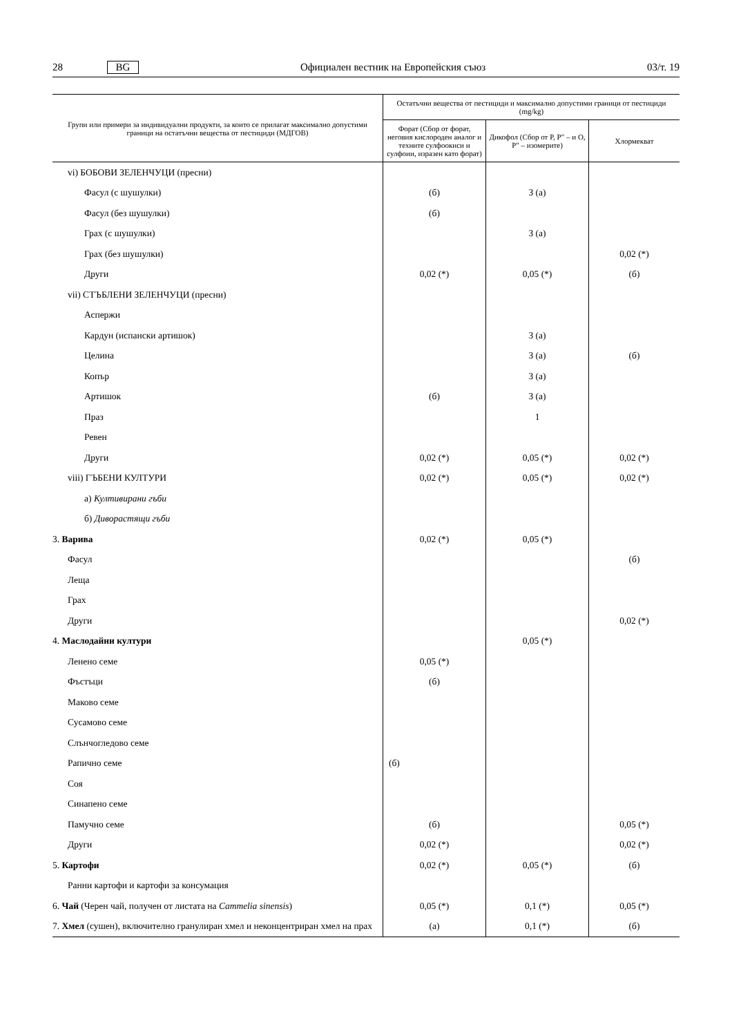28 BG Официален вестник на Европейския съюз 03/т. 19
| Групи или примери за индивидуални продукти, за които се прилагат максимално допус­тими граници на остатъчни вещества от пестициди (МДГОВ) | Остатъчни вещества от пестициди и максимално допустими граници от пестициди (mg/kg) | | |
| --- | --- | --- | --- |
| | Форат (Сбор от форат, неговия кислороден аналог и техните сулфоокиси и сулфоии, изразен като форат) | Дикофол (Сбор от P, P″ – и O, P″ – изомерите) | Хлормекват |
| vi) БОБОВИ ЗЕЛЕНЧУЦИ (пресни) | | | |
| Фасул (с шушулки) | (б) | 3 (a) | |
| Фасул (без шушулки) | (б) | | |
| Грах (с шушулки) | | 3 (a) | |
| Грах (без шушулки) | | | 0,02 (*) |
| Други | 0,02 (*) | 0,05 (*) | (б) |
| vii) СТЪБЛЕНИ ЗЕЛЕНЧУЦИ (пресни) | | | |
| Аспержи | | | |
| Кардун (испански артишок) | | 3 (a) | |
| Целина | | 3 (a) | (б) |
| Копър | | 3 (a) | |
| Артишок | (б) | 3 (a) | |
| Праз | | 1 | |
| Ревен | | | |
| Други | 0,02 (*) | 0,05 (*) | 0,02 (*) |
| viii) ГЪБЕНИ КУЛТУРИ | 0,02 (*) | 0,05 (*) | 0,02 (*) |
| а) Култивирани гъби | | | |
| б) Диворастящи гъби | | | |
| 3. Варива | 0,02 (*) | 0,05 (*) | |
| Фасул | | | (б) |
| Леща | | | |
| Грах | | | |
| Други | | | 0,02 (*) |
| 4. Маслодайни култури | | 0,05 (*) | |
| Ленено семе | 0,05 (*) | | |
| Фъстъци | (б) | | |
| Маково семе | | | |
| Сусамово семе | | | |
| Слънчогледово семе | | | |
| Рапично семе | (б) | | |
| Соя | | | |
| Синапено семе | | | |
| Памучно семе | (б) | | 0,05 (*) |
| Други | 0,02 (*) | | 0,02 (*) |
| 5. Картофи | 0,02 (*) | 0,05 (*) | (б) |
| Ранни картофи и картофи за консумация | | | |
| 6. Чай (Черен чай, получен от листата на Cammelia sinensis ) | 0,05 (*) | 0,1 (*) | 0,05 (*) |
| 7. Хмел (сушен), включително гранулиран хмел и неконцентриран хмел на прах | (a) | 0,1 (*) | (б) |